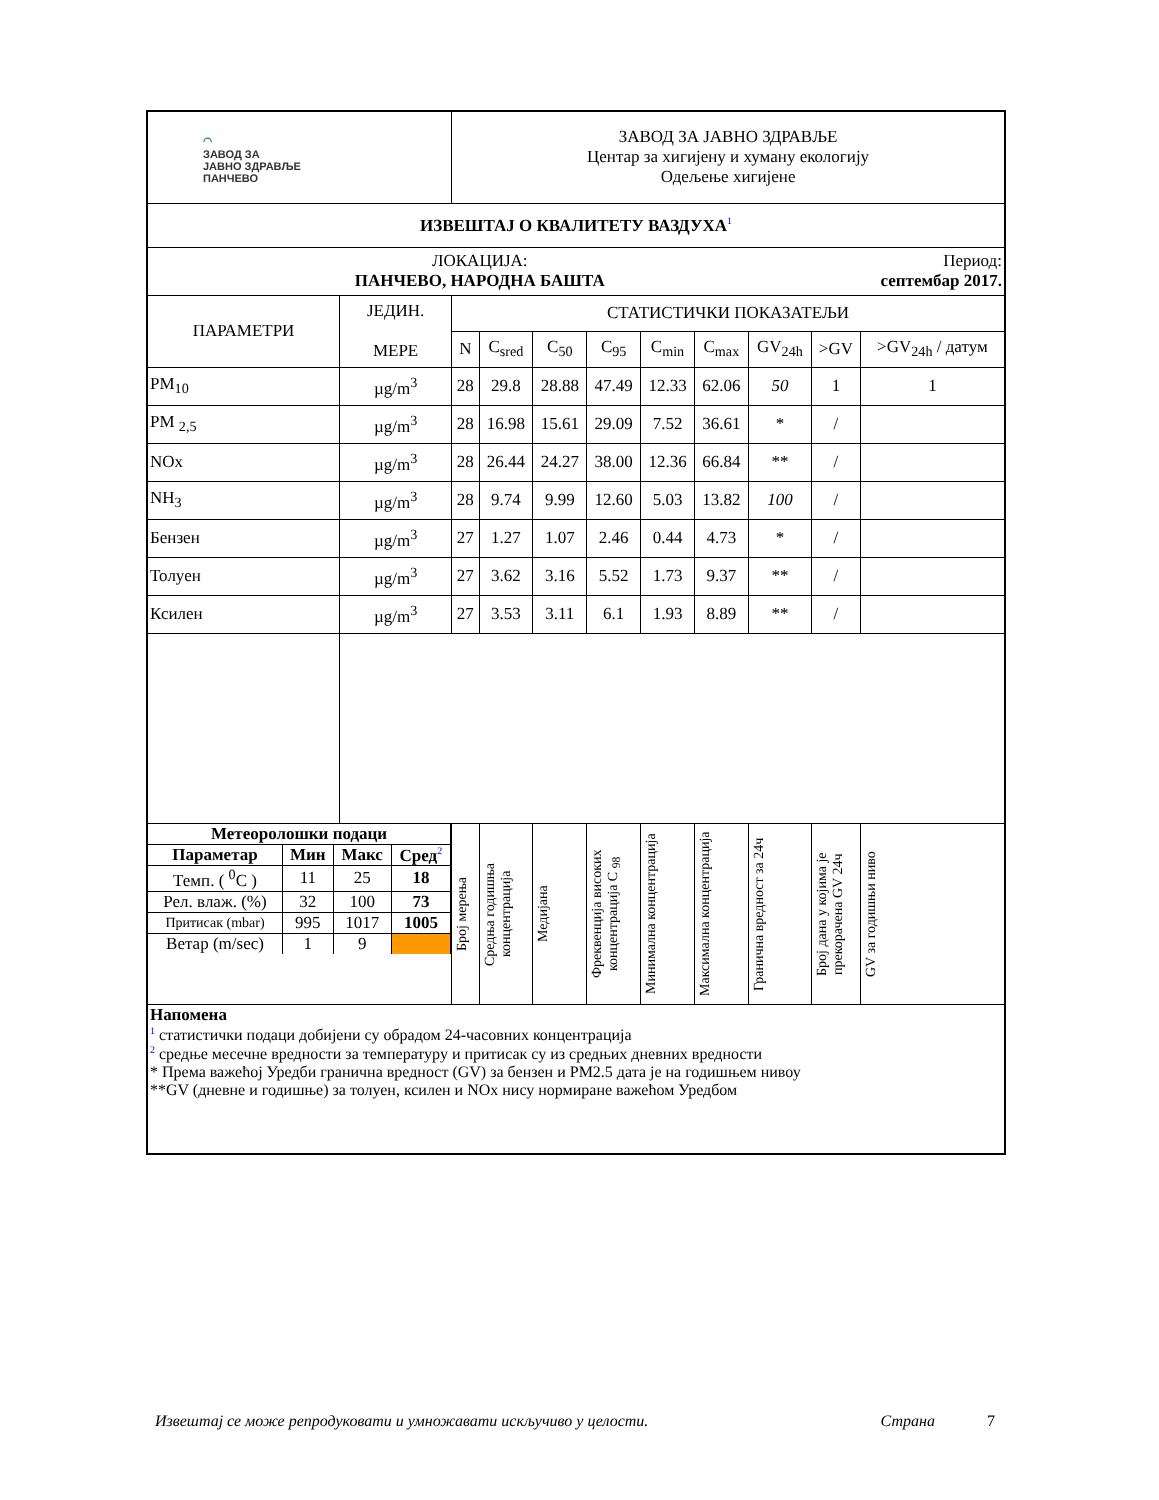| ⌒ ЗАВОД ЗА ЈАВНО ЗДРАВЉЕ ПАНЧЕВО | | ЗАВОД ЗА ЈАВНО ЗДРАВЉЕ Центар за хигијену и хуману екологију Одељење хигијене | | | | | | | | |
| ИЗВЕШТАЈ О КВАЛИТЕТУ ВАЗДУХА<sup>1</sup> | | | | | | | | | | |
| ЛОКАЦИЈА: ПАНЧЕВО, НАРОДНА БАШТА | | | | | | | | | Период: септембар 2017. | |
| ПАРАМЕТРИ | ЈЕДИН. МЕРЕ | СТАТИСТИЧКИ ПОКАЗАТЕЉИ | | | | | | | | |
| | | N | C<sub>sred</sub> | C<sub>50</sub> | C<sub>95</sub> | C<sub>min</sub> | C<sub>max</sub> | GV<sub>24h</sub> | >GV | >GV<sub>24h</sub> / датум |
| PM<sub>10</sub> | µg/m<sup>3</sup> | 28 | 29.8 | 28.88 | 47.49 | 12.33 | 62.06 | 50 | 1 | 1 |
| PM <sub>2,5</sub> | µg/m<sup>3</sup> | 28 | 16.98 | 15.61 | 29.09 | 7.52 | 36.61 | * | / | |
| NOx | µg/m<sup>3</sup> | 28 | 26.44 | 24.27 | 38.00 | 12.36 | 66.84 | ** | / | |
| NH<sub>3</sub> | µg/m<sup>3</sup> | 28 | 9.74 | 9.99 | 12.60 | 5.03 | 13.82 | 100 | / | |
| Бензен | µg/m<sup>3</sup> | 27 | 1.27 | 1.07 | 2.46 | 0.44 | 4.73 | * | / | |
| Толуен | µg/m<sup>3</sup> | 27 | 3.62 | 3.16 | 5.52 | 1.73 | 9.37 | ** | / | |
| Ксилен | µg/m<sup>3</sup> | 27 | 3.53 | 3.11 | 6.1 | 1.93 | 8.89 | ** | / | |
| / Метеоролошки подаци / / / / / Параметар / Мин / Макс / Сред<sup>2</sup> / / Темп. ( <sup>0</sup>C ) / 11 / 25 / 18 / / Рел. влаж. (%) / 32 / 100 / 73 / / Притисак (mbar) / 995 / 1017 / 1005 / / Ветар (m/sec) / 1 / 9 / / | | Број мерења | Средња годишња концентрација | Медијана | Фреквенција високих концентрација C <sub>98</sub> | Минимална концентрација | Максимална концентрација | Гранична вредност за 24ч | Број дана у којима је прекорачена GV 24ч | GV за годишњи ниво |
| Напомена <sup>1</sup> статистички подаци добијени су обрадом 24-часовних концентрација <sup>2</sup> средње месечне вредности за температуру и притисак су из средњих дневних вредности * Према важећој Уредби гранична вредност (GV) за бензен и PM2.5 дата је на годишњем нивоу **GV (дневне и годишње) за толуен, ксилен и NOx нису нормиране важећом Уредбом | | | | | | | | | | |
Извештај се може репродуковати и умножавати искључиво у целости. Страна 7